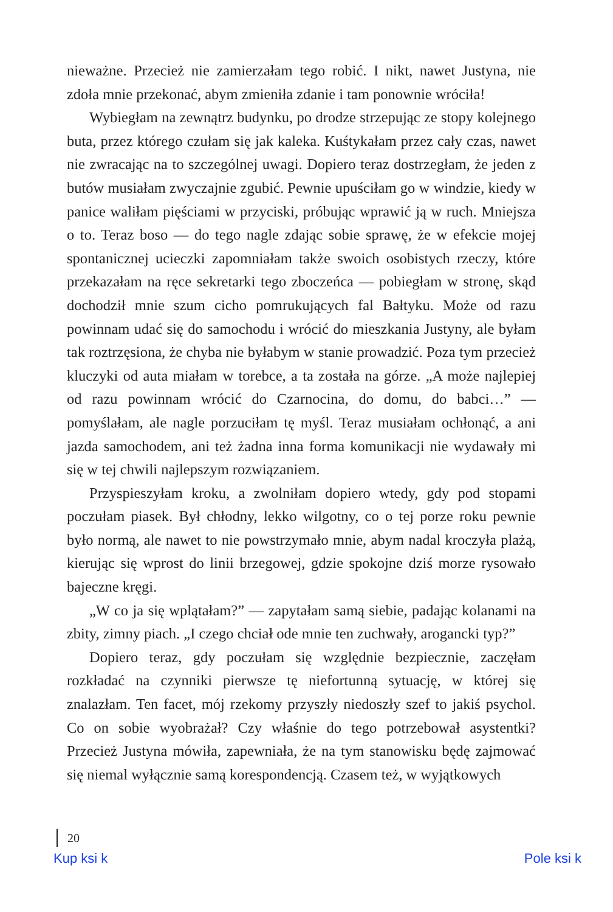nieważne. Przecież nie zamierzałam tego robić. I nikt, nawet Justyna, nie zdoła mnie przekonać, abym zmieniła zdanie i tam ponownie wróciła!
Wybiegłam na zewnątrz budynku, po drodze strzepując ze stopy kolejnego buta, przez którego czułam się jak kaleka. Kuśtykałam przez cały czas, nawet nie zwracając na to szczególnej uwagi. Dopiero teraz dostrzegłam, że jeden z butów musiałam zwyczajnie zgubić. Pewnie upuściłam go w windzie, kiedy w panice waliłam pięściami w przyciski, próbując wprawić ją w ruch. Mniejsza o to. Teraz boso — do tego nagle zdając sobie sprawę, że w efekcie mojej spontanicznej ucieczki zapomniałam także swoich osobistych rzeczy, które przekazałam na ręce sekretarki tego zboczeńca — pobiegłam w stronę, skąd dochodził mnie szum cicho pomrukujących fal Bałtyku. Może od razu powinnam udać się do samochodu i wrócić do mieszkania Justyny, ale byłam tak roztrzęsiona, że chyba nie byłabym w stanie prowadzić. Poza tym przecież kluczyki od auta miałam w torebce, a ta została na górze. „A może najlepiej od razu powinnam wrócić do Czarnocina, do domu, do babci…” — pomyślałam, ale nagle porzuciłam tę myśl. Teraz musiałam ochłonąć, a ani jazda samochodem, ani też żadna inna forma komunikacji nie wydawały mi się w tej chwili najlepszym rozwiązaniem.
Przyspieszyłam kroku, a zwolniłam dopiero wtedy, gdy pod stopami poczułam piasek. Był chłodny, lekko wilgotny, co o tej porze roku pewnie było normą, ale nawet to nie powstrzymało mnie, abym nadal kroczyła plażą, kierując się wprost do linii brzegowej, gdzie spokojne dziś morze rysowało bajeczne kręgi.
„W co ja się wplątałam?” — zapytałam samą siebie, padając kolanami na zbity, zimny piach. „I czego chciał ode mnie ten zuchwały, arogancki typ?”
Dopiero teraz, gdy poczułam się względnie bezpiecznie, zaczęłam rozkładać na czynniki pierwsze tę niefortunną sytuację, w której się znalazłam. Ten facet, mój rzekomy przyszły niedoszły szef to jakiś psychol. Co on sobie wyobrażał? Czy właśnie do tego potrzebował asystentki? Przecież Justyna mówiła, zapewniała, że na tym stanowisku będę zajmować się niemal wyłącznie samą korespondencją. Czasem też, w wyjątkowych
20
Kup ksi k Pole ksi k